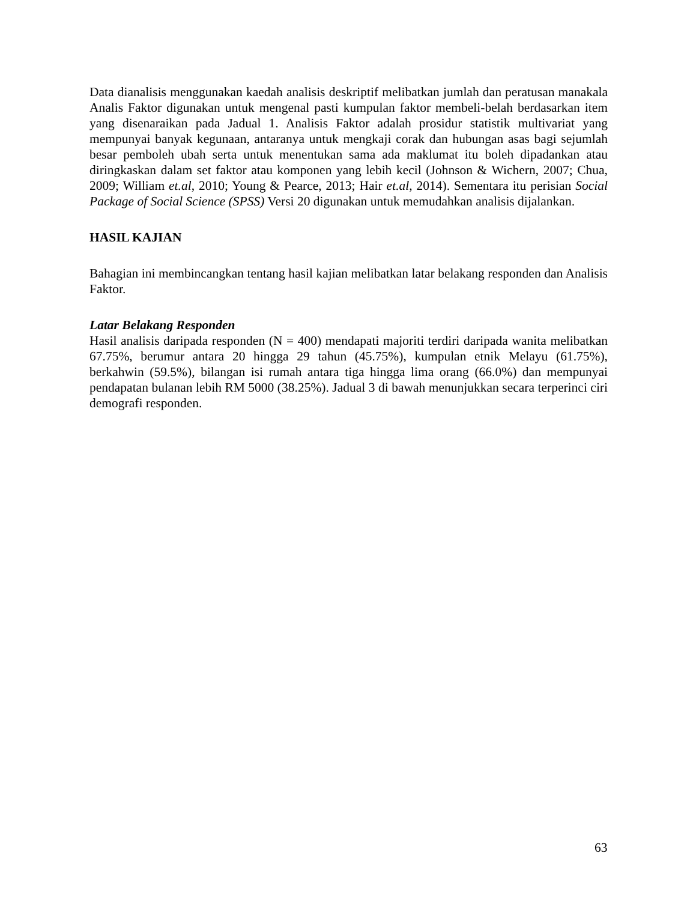Data dianalisis menggunakan kaedah analisis deskriptif melibatkan jumlah dan peratusan manakala Analis Faktor digunakan untuk mengenal pasti kumpulan faktor membeli-belah berdasarkan item yang disenaraikan pada Jadual 1. Analisis Faktor adalah prosidur statistik multivariat yang mempunyai banyak kegunaan, antaranya untuk mengkaji corak dan hubungan asas bagi sejumlah besar pemboleh ubah serta untuk menentukan sama ada maklumat itu boleh dipadankan atau diringkaskan dalam set faktor atau komponen yang lebih kecil (Johnson & Wichern, 2007; Chua, 2009; William et.al, 2010; Young & Pearce, 2013; Hair et.al, 2014). Sementara itu perisian Social Package of Social Science (SPSS) Versi 20 digunakan untuk memudahkan analisis dijalankan.
HASIL KAJIAN
Bahagian ini membincangkan tentang hasil kajian melibatkan latar belakang responden dan Analisis Faktor.
Latar Belakang Responden
Hasil analisis daripada responden (N = 400) mendapati majoriti terdiri daripada wanita melibatkan 67.75%, berumur antara 20 hingga 29 tahun (45.75%), kumpulan etnik Melayu (61.75%), berkahwin (59.5%), bilangan isi rumah antara tiga hingga lima orang (66.0%) dan mempunyai pendapatan bulanan lebih RM 5000 (38.25%). Jadual 3 di bawah menunjukkan secara terperinci ciri demografi responden.
63